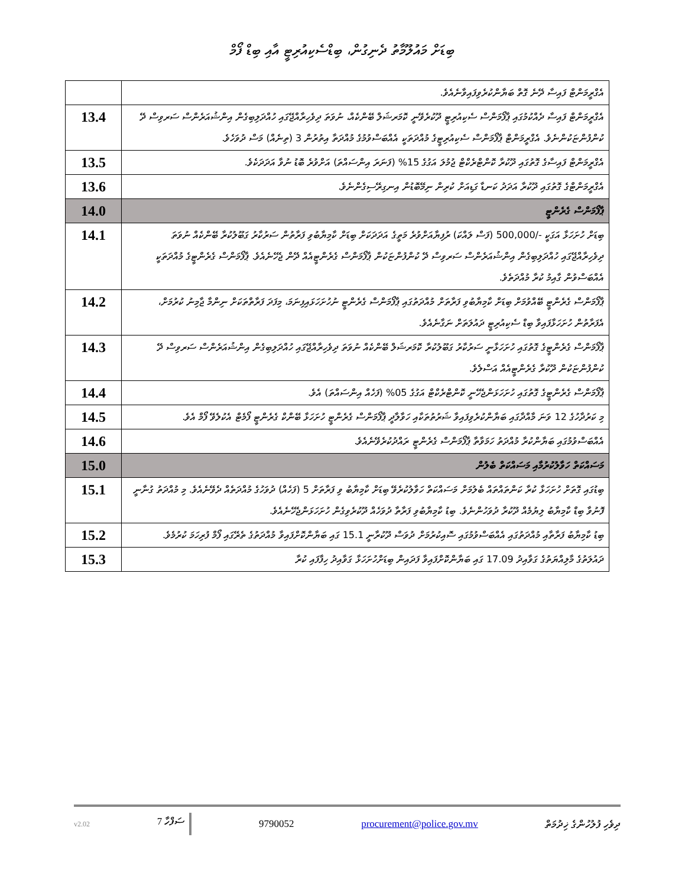ބިޑަށް މައުލޫމާތު ދެނިގުން، ބިޑްސެކިއުރިޓީ އާއި ބިޑް ފޯމް
| އެގްރީމަންޓް ފައިސާ ދޭނެ ގޮތް ބަޔާންކުރެވިފައިވާނެއެވެ. | |
| އެގްރީމަންޓް ފައިސާ ދެއްކުމުގައި ޕާފޯމަންސް ސެކިއުރިޓީ ދޫކުރެވޭނީ ކޮމަރޝަލް ބޭންކެއް، ނުވަތަ ދިވެހިރާއްޖޭގައި ހުއްދަލިބިގެން އިންޝުއަރެންސް ސަރވިސް ދޭ ކުންފުންޏަކުންނެވެ. އެގްރީމަންޓް ޕާފޯމަންސް ސެކިއުރިޓީގެ މުއްދަތަކީ އެއްބަސްވުމުގެ މުއްދަތާ އިތުރުން 3 (ތިނެއް) މަސް ދުވަހެވެ. | 13.4 |
| އެގްރީމަންޓް ފައިސާގެ ގޮތުގައި ދޫކުރާ ކޮންޓްރެކްޓް ޖުމުލަ އަގުގެ 15% (ފަނަރަ އިންސައްތަ) އަށްވުރެ ބޮޑު ނުވާ އަދަދަކެވެ. | 13.5 |
| އެގްރީމަންޓްގެ ގޮތުގައި ދޫކުރާ އަދަދު ކަނޑާ ގަޑިއަށް ކުރިން ނިމޭބޮޑުން އިނގިރޭސިގެންނެވެ. | 13.6 |
| ޕާފޯމަންސް ގެރެންޓީ | 14.0 |
| ބިޑަށް ހުށަހަޅާ އަގަކީ -/500,000 (ފަސް ލައްކަ) ރުފިޔާއަށްވުރެ މަތީގެ އަދަދަކަށް ބިޑަށް ކާމިޔާބުވި ފަރާތުން ސަރުކާރު ގަބޫލުކުރާ ބޭންކެއް ނުވަތަ ދިވެހިރާއްޖޭގައި ހުއްދަލިބިގެން އިންޝުއަރެންސް ސަރވިސް ދޭ ކުންފުންޏަކުން ޕާފޯމަންސް ގެރެންޓީއެއް ދޭން ޖެހޭނެއެވެ. ޕާފޯމަންސް ގެރެންޓީގެ މުއްދަތަކީ އެއްބަސްވުން ގާއިމު ކުރާ މުއްދަތެވެ. | 14.1 |
| ޕާފޯމަންސް ގެރެންޓީ ބޭއްވުމަށް ބިޑަށް ކާމިޔާބުވި ފަރާތަށް މުއްދަތުގައި ޕާފޯމަންސް ގެރެންޓީ ނުހުށަހަޅައިފިނަމަ، މިފަދަ ފަރާތްތަކަށް ނިންމާ ޖާމިނު ކުރުމަށް، އެފަރާތުން ހުށަހަޅާފައިވާ ބިޑް ސެކިއުރިޓީ ދައުލަތަށް ނަގާނެއެވެ. | 14.2 |
| ޕާފޯމަންސް ގެރެންޓީގެ ގޮތުގައި ހުށަހަޅާނީ ސަރުކާރު ގަބޫލުކުރާ ކޮމަރޝަލް ބޭންކެއް ނުވަތަ ދިވެހިރާއްޖޭގައި ހުއްދަލިބިގެން އިންޝުއަރެންސް ސަރވިސް ދޭ ކުންފުންޏަކުން ދޫކުރާ ގެރެންޓީއެއް އަސްލެވެ. | 14.3 |
| ޕާފޯމަންސް ގެރެންޓީގެ ގޮތުގައި ހުށަހަޅަންޖެހޭނީ ކޮންޓްރެކްޓް އަގުގެ 05% (ފަހެއް އިންސައްތަ) އެވެ. | 14.4 |
| މި ކަރުދާހުގެ 12 ވަނަ މާއްދާގައި ބަޔާންކުރެވިފައިވާ ޝަރުތުތަކާއި ހަވާލާދީ ޕާފޯމަންސް ގެރެންޓީ ހުށަހަޅާ ބޭންކް ގެރެންޓީ ފޯމެޓް އެކުލެވޭ ފޯމް އެވެ. | 14.5 |
| އެއްބަސްވުމުގައި ބަޔާންކުރާ މުއްދަތު ހަމަވާތާ ޕާފޯމަންސް ގެރެންޓީ ރައްދުކުރެވޭނެއެވެ. | 14.6 |
| މަސައްކަތް ހަވާލުކުރުމާއި މަސައްކަތް ބެލުން | 15.0 |
| ބިޑުގައި ގޮތަށް ހުށަހަޅާ ކުރާ ކަންތައްތައް ބެލުމަށް މަސައްކަތް ހަވާލުކުރެވޭ ބިޑަށް ކާމިޔާބު ވި ފަރާތަށް 5 (ފަހެއް) ދުވަހުގެ މުއްދަތެއް ދެވޭނެއެވެ. މި މުއްދަތު ގުނާނީ ފޮނުވާ ބިޑް ކާމިޔާބު ލިޔުމެއް ދޫކުރާ ދުވަހުންނެވެ. ބިޑު ކާމިޔާބުވި ފަރާތާ ދުވަހެއް ދޫކުރެވިގެން ހުށަހަޅަންޖެހޭނެއެވެ. | 15.1 |
| ބިޑު ކާމިޔާބު ފަރާތާއި މުއްދަތުގައި އެއްބަސްވުމުގައި ސޮއިކުރުމަށް ދުވަސް ދޫކުރާނީ 15.1 ގައި ބަޔާންކޮށްފައިވާ މުއްދަތުގެ ތެރޭގައި ފޯމް ފުރިހަމަ ކުރުމެވެ. | 15.2 |
| ދައުލަތުގެ މާލިއްޔަތުގެ ގަވާއިދު 17.09 ގައި ބަޔާންކޮށްފައިވާ ފަދައިން ބިޑަށްހުށަހަޅާ ގަވާއިދު ހިފާފައި ކުރާ | 15.3 |
v2.02 7 ސަފްހާ 9790052 procurement@police.gov.mv ދިވެހި ފުލުހުންގެ ޚިދުމަތް